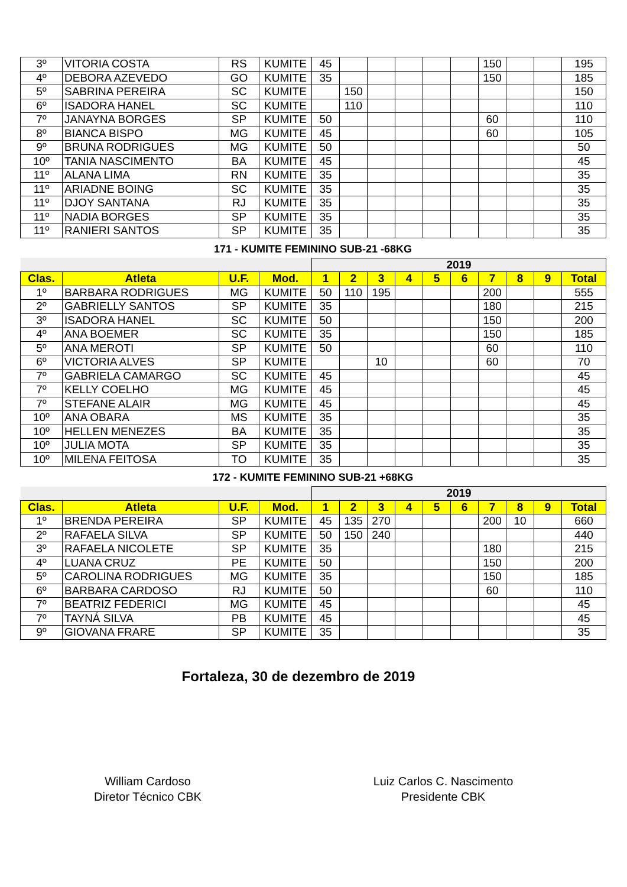| 3º | VITORIA COSTA | RS | KUMITE | 45 | | | | | | 150 | | | 195 |
| 4º | DEBORA AZEVEDO | GO | KUMITE | 35 | | | | | | 150 | | | 185 |
| 5º | SABRINA PEREIRA | SC | KUMITE | | 150 | | | | | | | | 150 |
| 6º | ISADORA HANEL | SC | KUMITE | | 110 | | | | | | | | 110 |
| 7º | JANAYNA BORGES | SP | KUMITE | 50 | | | | | | 60 | | | 110 |
| 8º | BIANCA BISPO | MG | KUMITE | 45 | | | | | | 60 | | | 105 |
| 9º | BRUNA RODRIGUES | MG | KUMITE | 50 | | | | | | | | | 50 |
| 10º | TANIA NASCIMENTO | BA | KUMITE | 45 | | | | | | | | | 45 |
| 11º | ALANA LIMA | RN | KUMITE | 35 | | | | | | | | | 35 |
| 11º | ARIADNE BOING | SC | KUMITE | 35 | | | | | | | | | 35 |
| 11º | DJOY SANTANA | RJ | KUMITE | 35 | | | | | | | | | 35 |
| 11º | NADIA BORGES | SP | KUMITE | 35 | | | | | | | | | 35 |
| 11º | RANIERI SANTOS | SP | KUMITE | 35 | | | | | | | | | 35 |
171 - KUMITE FEMININO SUB-21 -68KG
| | | | | 2019 | | | | | | | | | |
| --- | --- | --- | --- | --- | --- | --- | --- | --- | --- | --- | --- | --- | --- |
| Clas. | Atleta | U.F. | Mod. | 1 | 2 | 3 | 4 | 5 | 6 | 7 | 8 | 9 | Total |
| 1º | BARBARA RODRIGUES | MG | KUMITE | 50 | 110 | 195 | | | | 200 | | | 555 |
| 2º | GABRIELLY SANTOS | SP | KUMITE | 35 | | | | | | 180 | | | 215 |
| 3º | ISADORA HANEL | SC | KUMITE | 50 | | | | | | 150 | | | 200 |
| 4º | ANA BOEMER | SC | KUMITE | 35 | | | | | | 150 | | | 185 |
| 5º | ANA MEROTI | SP | KUMITE | 50 | | | | | | 60 | | | 110 |
| 6º | VICTORIA ALVES | SP | KUMITE | | | 10 | | | | 60 | | | 70 |
| 7º | GABRIELA CAMARGO | SC | KUMITE | 45 | | | | | | | | | 45 |
| 7º | KELLY COELHO | MG | KUMITE | 45 | | | | | | | | | 45 |
| 7º | STEFANE ALAIR | MG | KUMITE | 45 | | | | | | | | | 45 |
| 10º | ANA OBARA | MS | KUMITE | 35 | | | | | | | | | 35 |
| 10º | HELLEN MENEZES | BA | KUMITE | 35 | | | | | | | | | 35 |
| 10º | JULIA MOTA | SP | KUMITE | 35 | | | | | | | | | 35 |
| 10º | MILENA FEITOSA | TO | KUMITE | 35 | | | | | | | | | 35 |
172 - KUMITE FEMININO SUB-21 +68KG
| | | | | 2019 | | | | | | | | | |
| --- | --- | --- | --- | --- | --- | --- | --- | --- | --- | --- | --- | --- | --- |
| Clas. | Atleta | U.F. | Mod. | 1 | 2 | 3 | 4 | 5 | 6 | 7 | 8 | 9 | Total |
| 1º | BRENDA PEREIRA | SP | KUMITE | 45 | 135 | 270 | | | | 200 | 10 | | 660 |
| 2º | RAFAELA SILVA | SP | KUMITE | 50 | 150 | 240 | | | | | | | 440 |
| 3º | RAFAELA NICOLETE | SP | KUMITE | 35 | | | | | | 180 | | | 215 |
| 4º | LUANA CRUZ | PE | KUMITE | 50 | | | | | | 150 | | | 200 |
| 5º | CAROLINA RODRIGUES | MG | KUMITE | 35 | | | | | | 150 | | | 185 |
| 6º | BARBARA CARDOSO | RJ | KUMITE | 50 | | | | | | 60 | | | 110 |
| 7º | BEATRIZ FEDERICI | MG | KUMITE | 45 | | | | | | | | | 45 |
| 7º | TAYNÁ SILVA | PB | KUMITE | 45 | | | | | | | | | 45 |
| 9º | GIOVANA FRARE | SP | KUMITE | 35 | | | | | | | | | 35 |
Fortaleza, 30 de dezembro de 2019
William Cardoso
Diretor Técnico CBK
Luiz Carlos C. Nascimento
Presidente CBK